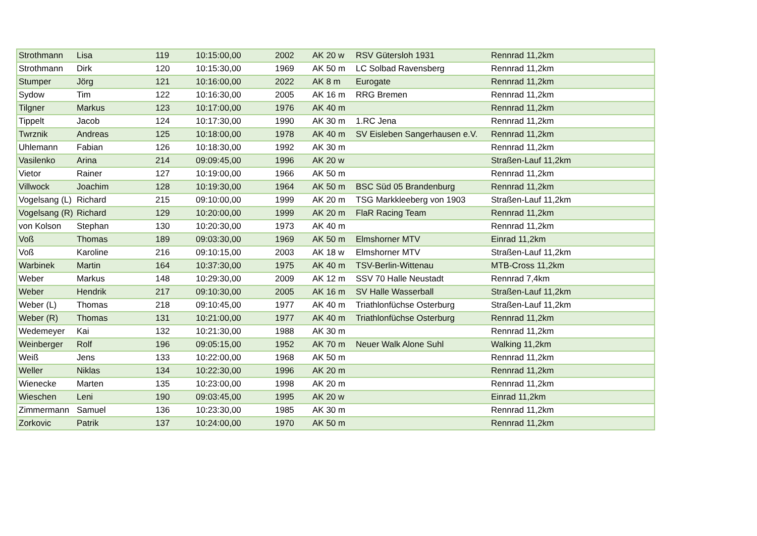| Strothmann | Lisa | 119 | 10:15:00,00 | 2002 | AK 20 w | RSV Gütersloh 1931 | Rennrad 11,2km |
| Strothmann | Dirk | 120 | 10:15:30,00 | 1969 | AK 50 m | LC Solbad Ravensberg | Rennrad 11,2km |
| Stumper | Jörg | 121 | 10:16:00,00 | 2022 | AK 8 m | Eurogate | Rennrad 11,2km |
| Sydow | Tim | 122 | 10:16:30,00 | 2005 | AK 16 m | RRG Bremen | Rennrad 11,2km |
| Tilgner | Markus | 123 | 10:17:00,00 | 1976 | AK 40 m | | Rennrad 11,2km |
| Tippelt | Jacob | 124 | 10:17:30,00 | 1990 | AK 30 m | 1.RC Jena | Rennrad 11,2km |
| Twrznik | Andreas | 125 | 10:18:00,00 | 1978 | AK 40 m | SV Eisleben Sangerhausen e.V. | Rennrad 11,2km |
| Uhlemann | Fabian | 126 | 10:18:30,00 | 1992 | AK 30 m | | Rennrad 11,2km |
| Vasilenko | Arina | 214 | 09:09:45,00 | 1996 | AK 20 w | | Straßen-Lauf 11,2km |
| Vietor | Rainer | 127 | 10:19:00,00 | 1966 | AK 50 m | | Rennrad 11,2km |
| Villwock | Joachim | 128 | 10:19:30,00 | 1964 | AK 50 m | BSC Süd 05 Brandenburg | Rennrad 11,2km |
| Vogelsang (L) | Richard | 215 | 09:10:00,00 | 1999 | AK 20 m | TSG Markkleeberg von 1903 | Straßen-Lauf 11,2km |
| Vogelsang (R) | Richard | 129 | 10:20:00,00 | 1999 | AK 20 m | FlaR Racing Team | Rennrad 11,2km |
| von Kolson | Stephan | 130 | 10:20:30,00 | 1973 | AK 40 m | | Rennrad 11,2km |
| Voß | Thomas | 189 | 09:03:30,00 | 1969 | AK 50 m | Elmshorner MTV | Einrad 11,2km |
| Voß | Karoline | 216 | 09:10:15,00 | 2003 | AK 18 w | Elmshorner MTV | Straßen-Lauf 11,2km |
| Warbinek | Martin | 164 | 10:37:30,00 | 1975 | AK 40 m | TSV-Berlin-Wittenau | MTB-Cross 11,2km |
| Weber | Markus | 148 | 10:29:30,00 | 2009 | AK 12 m | SSV 70 Halle Neustadt | Rennrad 7,4km |
| Weber | Hendrik | 217 | 09:10:30,00 | 2005 | AK 16 m | SV Halle Wasserball | Straßen-Lauf 11,2km |
| Weber (L) | Thomas | 218 | 09:10:45,00 | 1977 | AK 40 m | Triathlonfüchse Osterburg | Straßen-Lauf 11,2km |
| Weber (R) | Thomas | 131 | 10:21:00,00 | 1977 | AK 40 m | Triathlonfüchse Osterburg | Rennrad 11,2km |
| Wedemeyer | Kai | 132 | 10:21:30,00 | 1988 | AK 30 m | | Rennrad 11,2km |
| Weinberger | Rolf | 196 | 09:05:15,00 | 1952 | AK 70 m | Neuer Walk Alone Suhl | Walking 11,2km |
| Weiß | Jens | 133 | 10:22:00,00 | 1968 | AK 50 m | | Rennrad 11,2km |
| Weller | Niklas | 134 | 10:22:30,00 | 1996 | AK 20 m | | Rennrad 11,2km |
| Wienecke | Marten | 135 | 10:23:00,00 | 1998 | AK 20 m | | Rennrad 11,2km |
| Wieschen | Leni | 190 | 09:03:45,00 | 1995 | AK 20 w | | Einrad 11,2km |
| Zimmermann | Samuel | 136 | 10:23:30,00 | 1985 | AK 30 m | | Rennrad 11,2km |
| Zorkovic | Patrik | 137 | 10:24:00,00 | 1970 | AK 50 m | | Rennrad 11,2km |